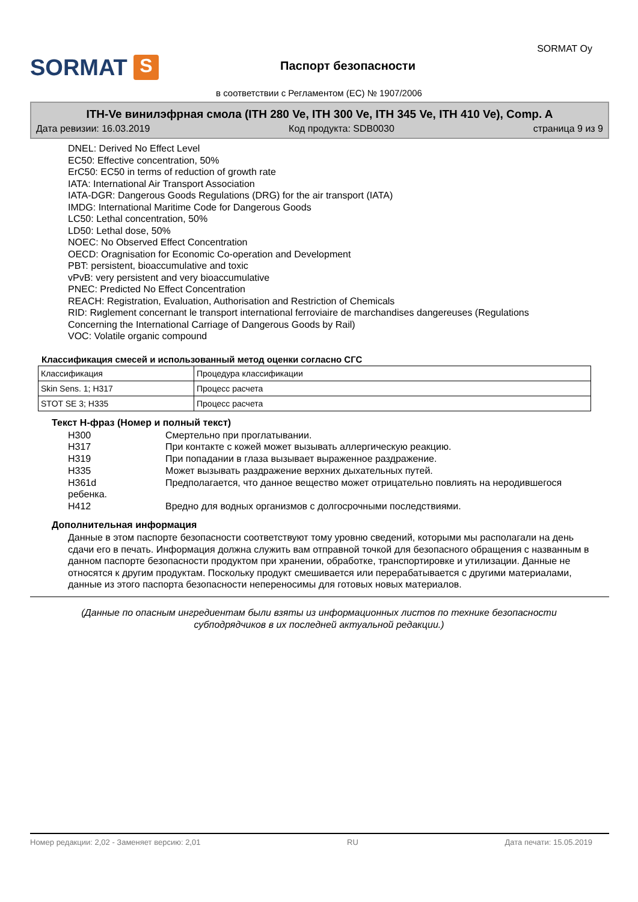SORMAT S
Паспорт безопасности
SORMAT Oy
в соответствии с Регламентом (ЕС) № 1907/2006
ITH-Ve винилэфрная смола (ITH 280 Ve, ITH 300 Ve, ITH 345 Ve, ITH 410 Ve), Comp. A
Дата ревизии: 16.03.2019 Код продукта: SDB0030 страница 9 из 9
DNEL: Derived No Effect Level
EC50: Effective concentration, 50%
ErC50: EC50 in terms of reduction of growth rate
IATA: International Air Transport Association
IATA-DGR: Dangerous Goods Regulations (DRG) for the air transport (IATA)
IMDG: International Maritime Code for Dangerous Goods
LC50: Lethal concentration, 50%
LD50: Lethal dose, 50%
NOEC: No Observed Effect Concentration
OECD: Oragnisation for Economic Co-operation and Development
PBT: persistent, bioaccumulative and toxic
vPvB: very persistent and very bioaccumulative
PNEC: Predicted No Effect Concentration
REACH: Registration, Evaluation, Authorisation and Restriction of Chemicals
RID: Rиglement concernant le transport international ferroviaire de marchandises dangereuses (Regulations Concerning the International Carriage of Dangerous Goods by Rail)
VOC: Volatile organic compound
Классификация смесей и использованный метод оценки согласно СГС
| Классификация | Процедура классификации |
| Skin Sens. 1; H317 | Процесс расчета |
| STOT SE 3; H335 | Процесс расчета |
Текст Н-фраз (Номер и полный текст)
H300 Смертельно при проглатывании.
H317 При контакте с кожей может вызывать аллергическую реакцию.
H319 При попадании в глаза вызывает выраженное раздражение.
H335 Может вызывать раздражение верхних дыхательных путей.
H361d Предполагается, что данное вещество может отрицательно повлиять на неродившегося
ребенка.
H412 Вредно для водных организмов с долгосрочными последствиями.
Дополнительная информация
Данные в этом паспорте безопасности соответствуют тому уровню сведений, которыми мы располагали на день сдачи его в печать. Информация должна служить вам отправной точкой для безопасного обращения с названным в данном паспорте безопасности продуктом при хранении, обработке, транспортировке и утилизации. Данные не относятся к другим продуктам. Поскольку продукт смешивается или перерабатывается с другими материалами, данные из этого паспорта безопасности непереносимы для готовых новых материалов.
(Данные по опасным ингредиентам были взяты из информационных листов по технике безопасности субподрядчиков в их последней актуальной редакции.)
Номер редакции: 2,02 - Заменяет версию: 2,01 RU Дата печати: 15.05.2019